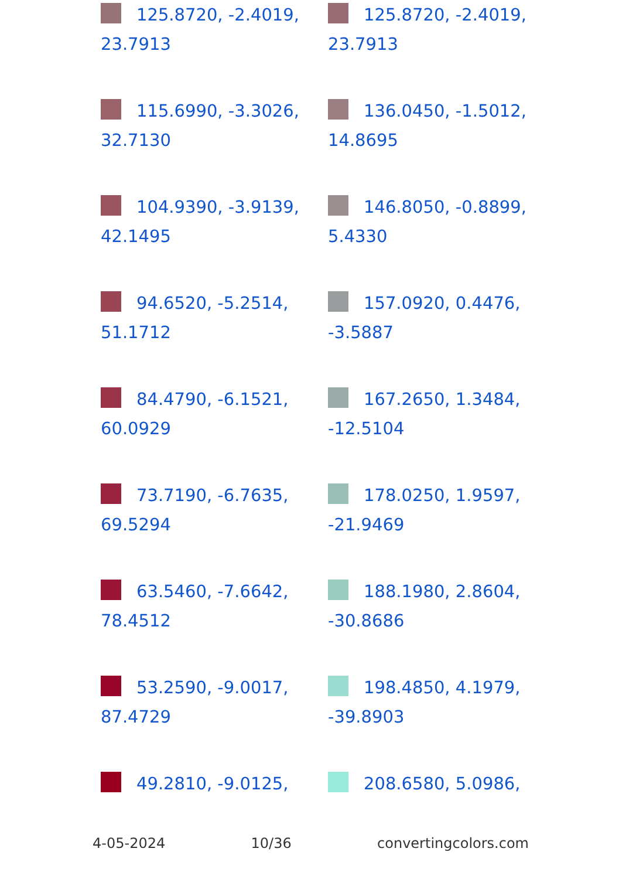125.8720, -2.4019, 23.7913
125.8720, -2.4019, 23.7913
115.6990, -3.3026, 32.7130
136.0450, -1.5012, 14.8695
104.9390, -3.9139, 42.1495
146.8050, -0.8899, 5.4330
94.6520, -5.2514, 51.1712
157.0920, 0.4476, -3.5887
84.4790, -6.1521, 60.0929
167.2650, 1.3484, -12.5104
73.7190, -6.7635, 69.5294
178.0250, 1.9597, -21.9469
63.5460, -7.6642, 78.4512
188.1980, 2.8604, -30.8686
53.2590, -9.0017, 87.4729
198.4850, 4.1979, -39.8903
49.2810, -9.0125,
208.6580, 5.0986,
4-05-2024 10/36 convertingcolors.com